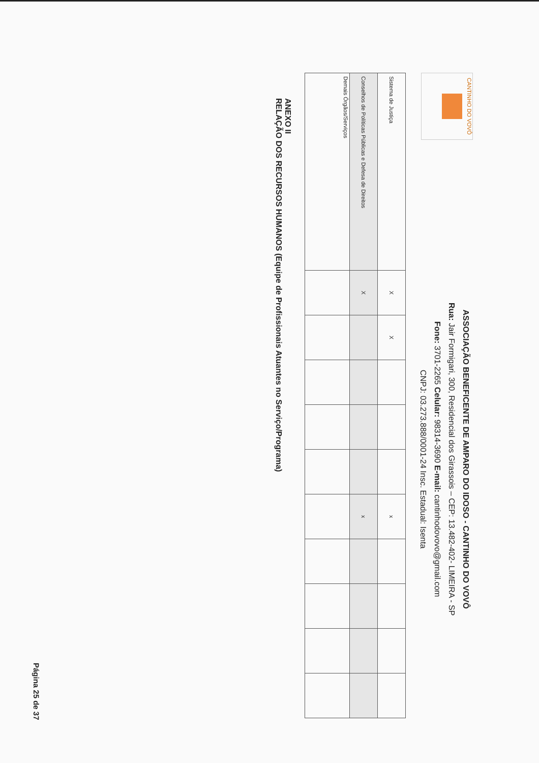CANTINHO DO VOVÔ
ASSOCIAÇÃO BENEFICENTE DE AMPARO DO IDOSO - CANTINHO DO VOVÔ
Rua: Jair Formigari, 300, Residencial dos Girassois – CEP: 13.482-402- LIMEIRA - SP
Fone: 3701-2265 Celular: 98314-3690 E-mail: cantinhodovovo@gmail.com
CNPJ: 03.273.888/0001-24 Insc. Estadual: Isenta
| Sistema de Justiça | X | X | | | | x | | | | |
| Conselhos de Políticas Públicas e Defesa de Direitos | X | | | | | x | | | | |
| Demais Órgãos/Serviços | | | | | | | | | | |
ANEXO II
RELAÇÃO DOS RECURSOS HUMANOS (Equipe de Profissionais Atuantes no Serviço/Programa)
Página 25 de 37